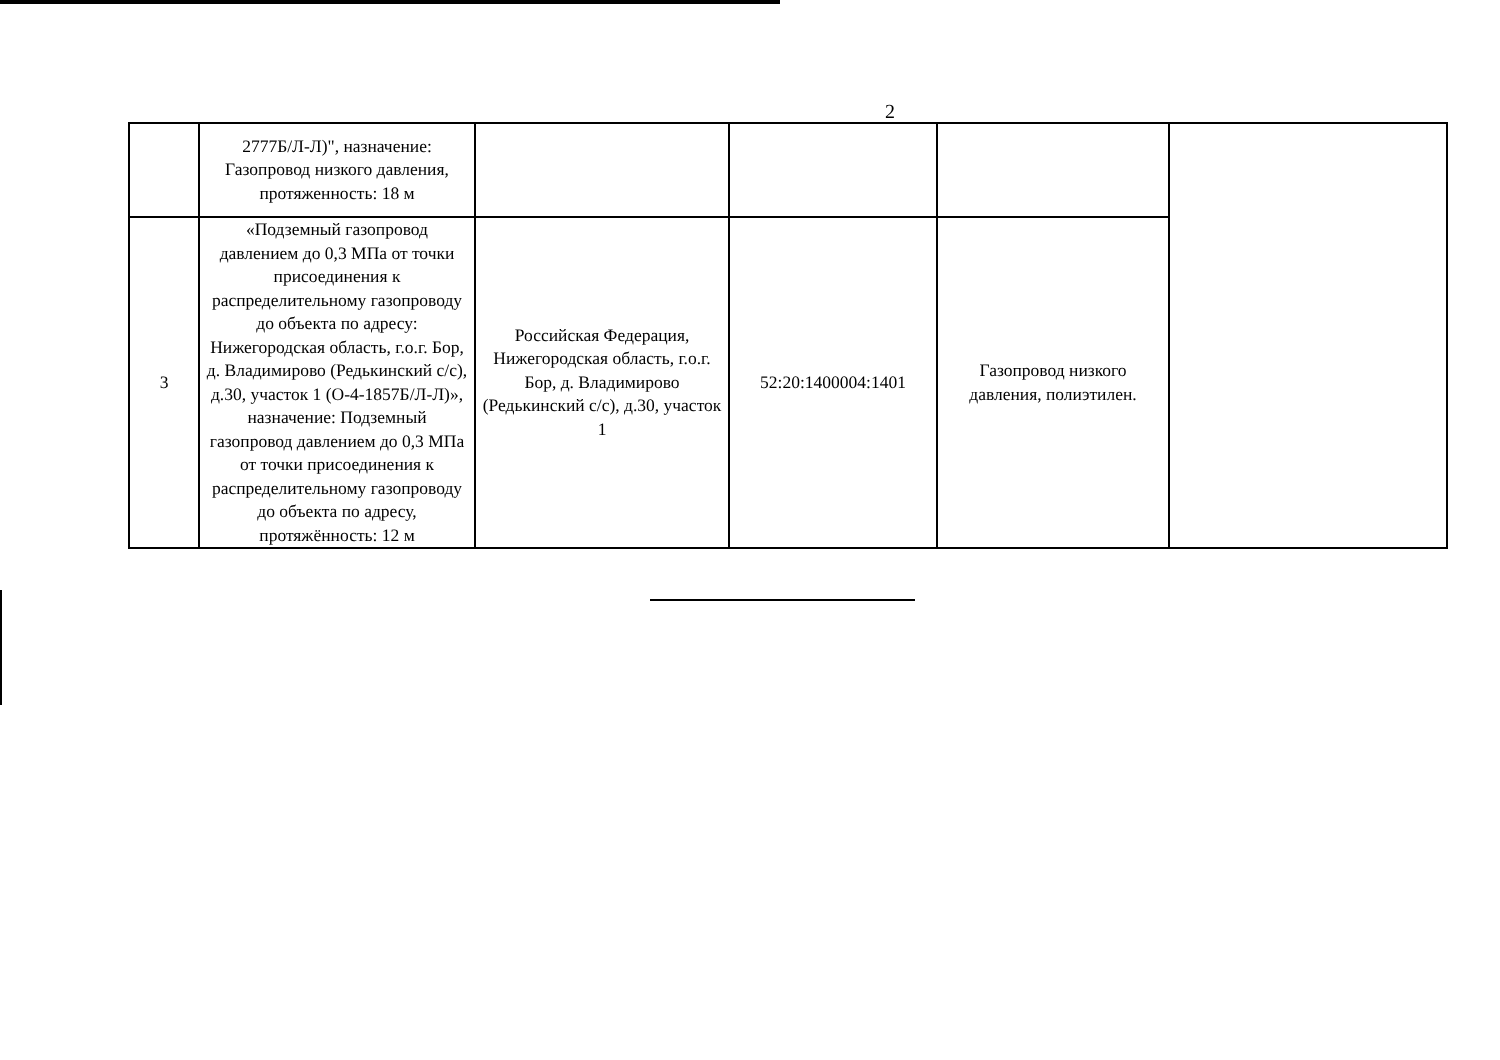2
| | 2777Б/Л-Л)", назначение: Газопровод низкого давления, протяженность: 18 м | | | | |
| 3 | «Подземный газопровод давлением до 0,3 МПа от точки присоединения к распределительному газопроводу до объекта по адресу: Нижегородская область, г.о.г. Бор, д. Владимирово (Редькинский с/с), д.30, участок 1 (О-4-1857Б/Л-Л)», назначение: Подземный газопровод давлением до 0,3 МПа от точки присоединения к распределительному газопроводу до объекта по адресу, протяжённость: 12 м | Российская Федерация, Нижегородская область, г.о.г. Бор, д. Владимирово (Редькинский с/с), д.30, участок 1 | 52:20:1400004:1401 | Газопровод низкого давления, полиэтилен. | |